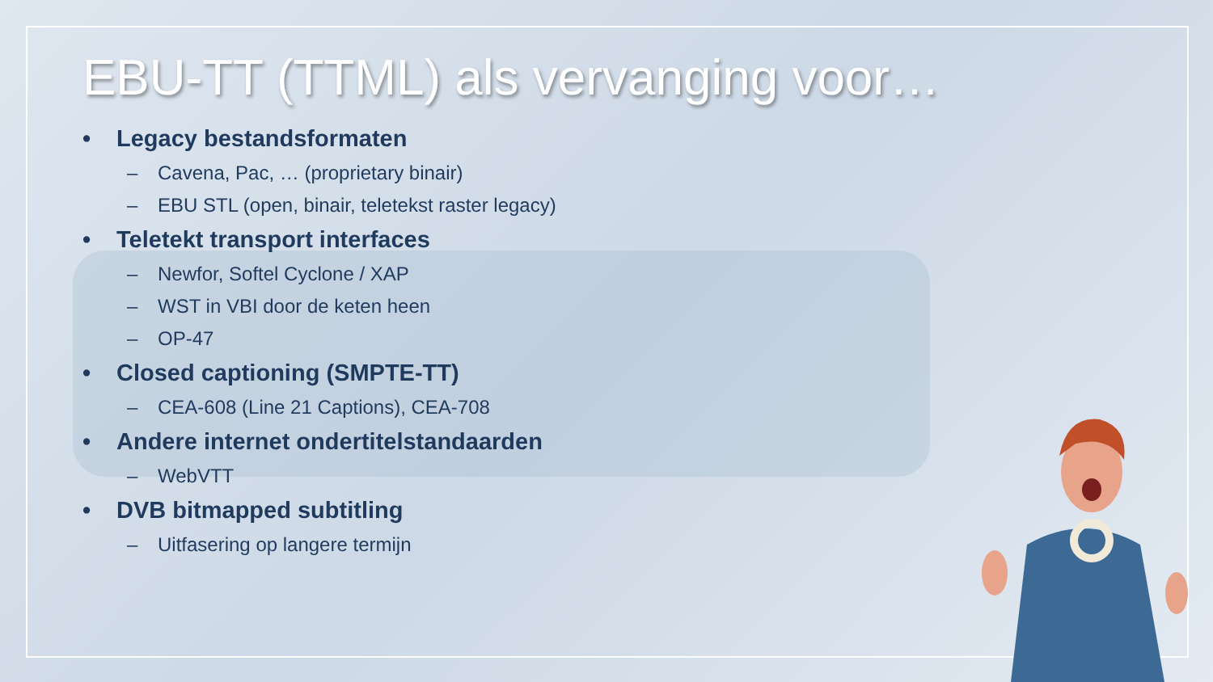EBU-TT (TTML) als vervanging voor…
• Legacy bestandsformaten
– Cavena, Pac, … (proprietary binair)
– EBU STL (open, binair, teletekst raster legacy)
• Teletekt transport interfaces
– Newfor, Softel Cyclone / XAP
– WST in VBI door de keten heen
– OP-47
• Closed captioning (SMPTE-TT)
– CEA-608 (Line 21 Captions), CEA-708
• Andere internet ondertitelstandaarden
– WebVTT
• DVB bitmapped subtitling
– Uitfasering op langere termijn